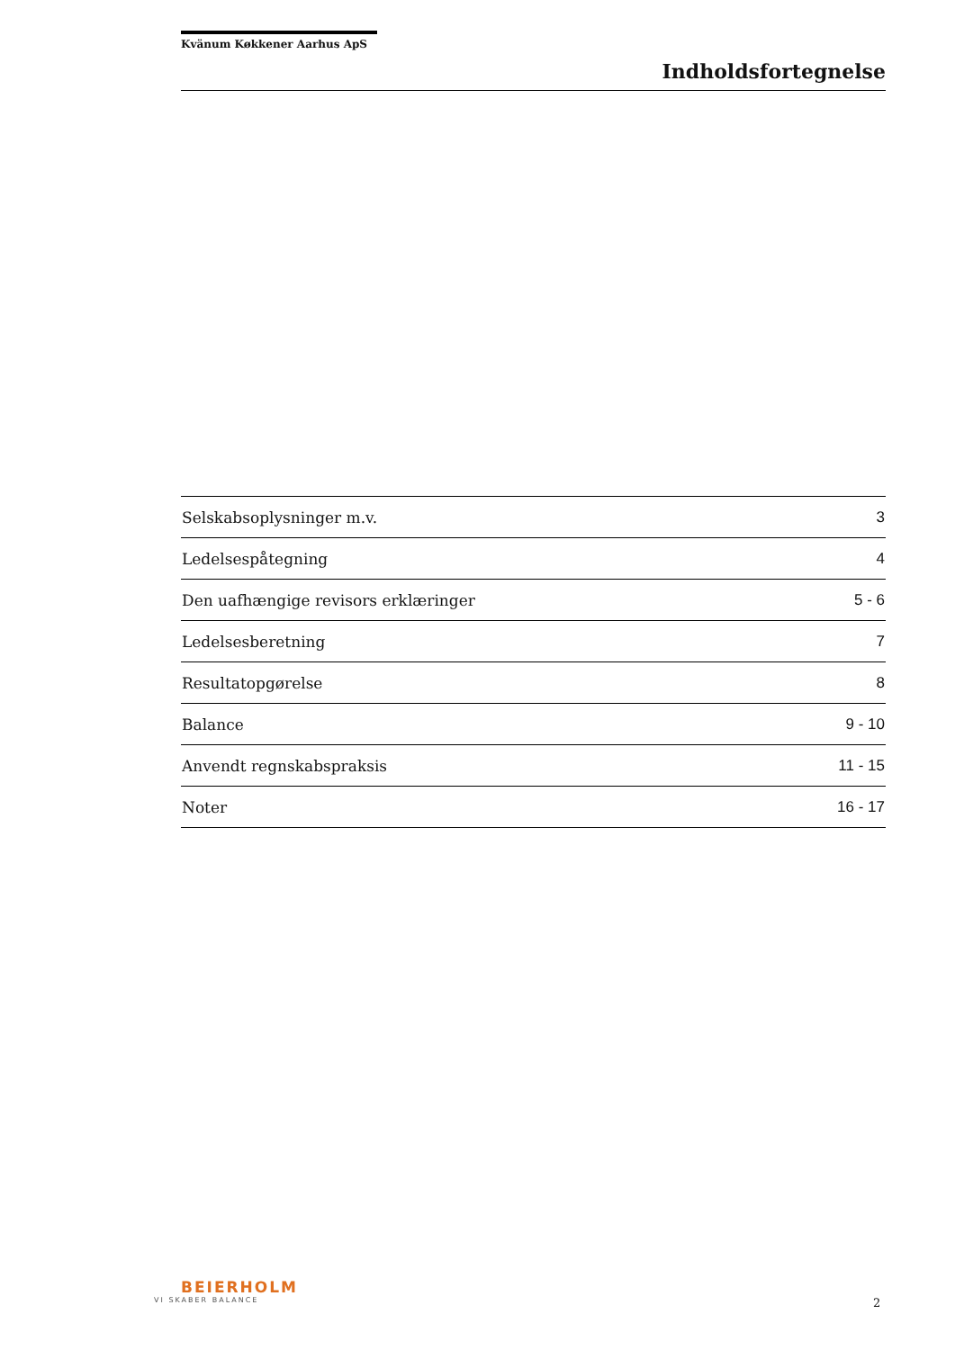Kvänum Køkkener Aarhus ApS
Indholdsfortegnelse
| Selskabsoplysninger m.v. | 3 |
| Ledelsespåtegning | 4 |
| Den uafhængige revisors erklæringer | 5 - 6 |
| Ledelsesberetning | 7 |
| Resultatopgørelse | 8 |
| Balance | 9 - 10 |
| Anvendt regnskabspraksis | 11 - 15 |
| Noter | 16 - 17 |
BEIERHOLM
VI SKABER BALANCE
2